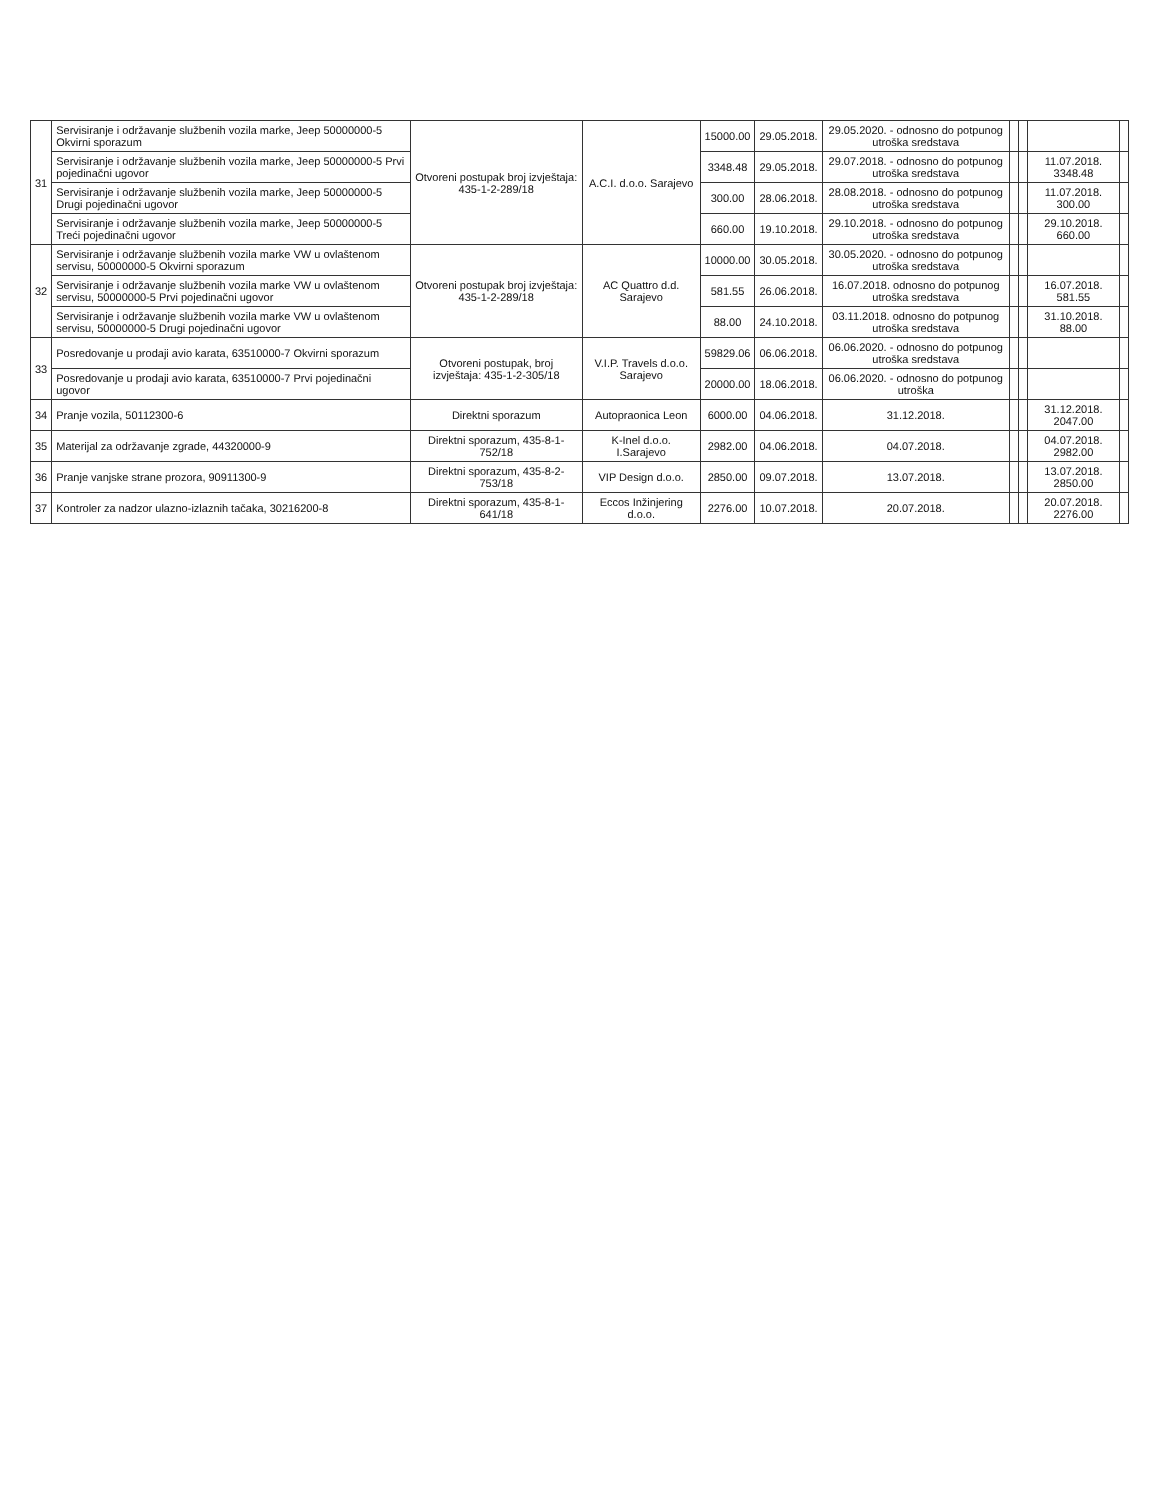| 31 | Servisiranje i održavanje službenih vozila marke, Jeep 50000000-5 Okvirni sporazum | Otvoreni postupak broj izvještaja: 435-1-2-289/18 | A.C.I. d.o.o. Sarajevo | 15000.00 | 29.05.2018. | 29.05.2020. - odnosno do potpunog utroška sredstava | | | | |
| | Servisiranje i održavanje službenih vozila marke, Jeep 50000000-5 Prvi pojedinačni ugovor | | | 3348.48 | 29.05.2018. | 29.07.2018. - odnosno do potpunog utroška sredstava | | | 11.07.2018. 3348.48 | |
| | Servisiranje i održavanje službenih vozila marke, Jeep 50000000-5 Drugi pojedinačni ugovor | | | 300.00 | 28.06.2018. | 28.08.2018. - odnosno do potpunog utroška sredstava | | | 11.07.2018. 300.00 | |
| | Servisiranje i održavanje službenih vozila marke, Jeep 50000000-5 Treći pojedinačni ugovor | | | 660.00 | 19.10.2018. | 29.10.2018. - odnosno do potpunog utroška sredstava | | | 29.10.2018. 660.00 | |
| 32 | Servisiranje i održavanje službenih vozila marke VW u ovlaštenom servisu, 50000000-5 Okvirni sporazum | Otvoreni postupak broj izvještaja: 435-1-2-289/18 | AC Quattro d.d. Sarajevo | 10000.00 | 30.05.2018. | 30.05.2020. - odnosno do potpunog utroška sredstava | | | | |
| | Servisiranje i održavanje službenih vozila marke VW u ovlaštenom servisu, 50000000-5 Prvi pojedinačni ugovor | | | 581.55 | 26.06.2018. | 16.07.2018. odnosno do potpunog utroška sredstava | | | 16.07.2018. 581.55 | |
| | Servisiranje i održavanje službenih vozila marke VW u ovlaštenom servisu, 50000000-5 Drugi pojedinačni ugovor | | | 88.00 | 24.10.2018. | 03.11.2018. odnosno do potpunog utroška sredstava | | | 31.10.2018. 88.00 | |
| 33 | Posredovanje u prodaji avio karata, 63510000-7 Okvirni sporazum | Otvoreni postupak, broj izvještaja: 435-1-2-305/18 | V.I.P. Travels d.o.o. Sarajevo | 59829.06 | 06.06.2018. | 06.06.2020. - odnosno do potpunog utroška sredstava | | | | |
| | Posredovanje u prodaji avio karata, 63510000-7 Prvi pojedinačni ugovor | | | 20000.00 | 18.06.2018. | 06.06.2020. - odnosno do potpunog utroška | | | | |
| 34 | Pranje vozila, 50112300-6 | Direktni sporazum | Autopraonica Leon | 6000.00 | 04.06.2018. | 31.12.2018. | | | 31.12.2018. 2047.00 | |
| 35 | Materijal za održavanje zgrade, 44320000-9 | Direktni sporazum, 435-8-1-752/18 | K-Inel d.o.o. I.Sarajevo | 2982.00 | 04.06.2018. | 04.07.2018. | | | 04.07.2018. 2982.00 | |
| 36 | Pranje vanjske strane prozora, 90911300-9 | Direktni sporazum, 435-8-2-753/18 | VIP Design d.o.o. | 2850.00 | 09.07.2018. | 13.07.2018. | | | 13.07.2018. 2850.00 | |
| 37 | Kontroler za nadzor ulazno-izlaznih tačaka, 30216200-8 | Direktni sporazum, 435-8-1-641/18 | Eccos Inžinjering d.o.o. | 2276.00 | 10.07.2018. | 20.07.2018. | | | 20.07.2018. 2276.00 | |